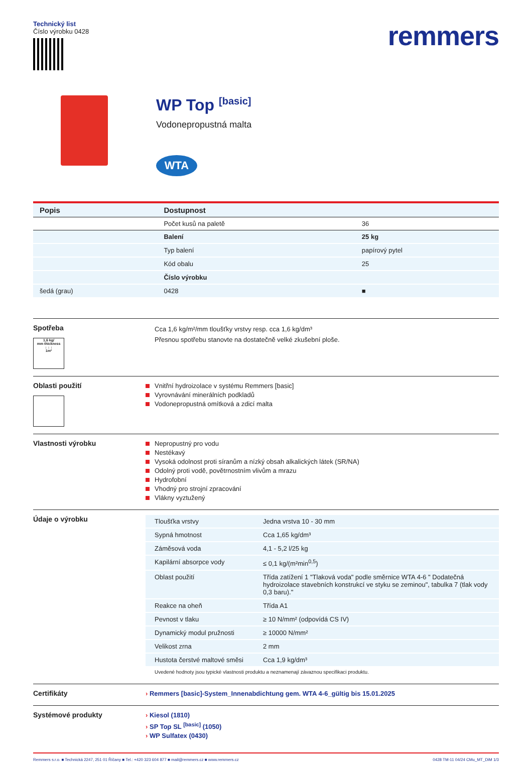Technický list
Číslo výrobku 0428
remmers
WP Top <sup>[basic]</sup>
Vodonepropustná malta
WTA
| Popis | Dostupnost | |
| --- | --- | --- |
| | Počet kusů na paletě | 36 |
| | Balení | 25 kg |
| | Typ balení | papírový pytel |
| | Kód obalu | 25 |
| | Číslo výrobku | |
| šedá (grau) | 0428 | ■ |
Spotřeba
1,6 kg/
mm thickness
↓ ↓ ↓
1m²
Cca 1,6 kg/m²/mm tloušťky vrstvy resp. cca 1,6 kg/dm³
Přesnou spotřebu stanovte na dostatečně velké zkušební ploše.
Oblasti použití
Vnitřní hydroizolace v systému Remmers [basic]
Vyrovnávání minerálních podkladů
Vodonepropustná omítková a zdicí malta
Vlastnosti výrobku
Nepropustný pro vodu
Nestékavý
Vysoká odolnost proti síranům a nízký obsah alkalických látek (SR/NA)
Odolný proti vodě, povětrnostním vlivům a mrazu
Hydrofobní
Vhodný pro strojní zpracování
Vlákny vyztužený
Údaje o výrobku
| Tloušťka vrstvy | Jedna vrstva 10 - 30 mm |
| Sypná hmotnost | Cca 1,65 kg/dm³ |
| Záměsová voda | 4,1 - 5,2 l/25 kg |
| Kapilární absorpce vody | ≤ 0,1 kg/(m²min<sup>0,5</sup>) |
| Oblast použití | Třída zatížení 1 "Tlaková voda" podle směrnice WTA 4-6 " Dodatečná hydroizolace stavebních konstrukcí ve styku se zeminou", tabulka 7 (tlak vody 0,3 baru)." |
| Reakce na oheň | Třída A1 |
| Pevnost v tlaku | ≥ 10 N/mm² (odpovídá CS IV) |
| Dynamický modul pružnosti | ≥ 10000 N/mm² |
| Velikost zrna | 2 mm |
| Hustota čerstvé maltové směsi | Cca 1,9 kg/dm³ |
Uvedené hodnoty jsou typické vlastnosti produktu a neznamenají závaznou specifikaci produktu.
Certifikáty
› Remmers [basic]-System_Innenabdichtung gem. WTA 4-6_gültig bis 15.01.2025
Systémové produkty
› Kiesol (1810)
› SP Top SL <sup>[basic]</sup> (1050)
› WP Sulfatex (0430)
Remmers s.r.o. ■ Technická 2247, 251 01 Říčany ■ Tel.: +420 323 604 877 ■ mail@remmers.cz ■ www.remmers.cz 0428 TM-11 04/24 CMu_MT_DiM 1/3